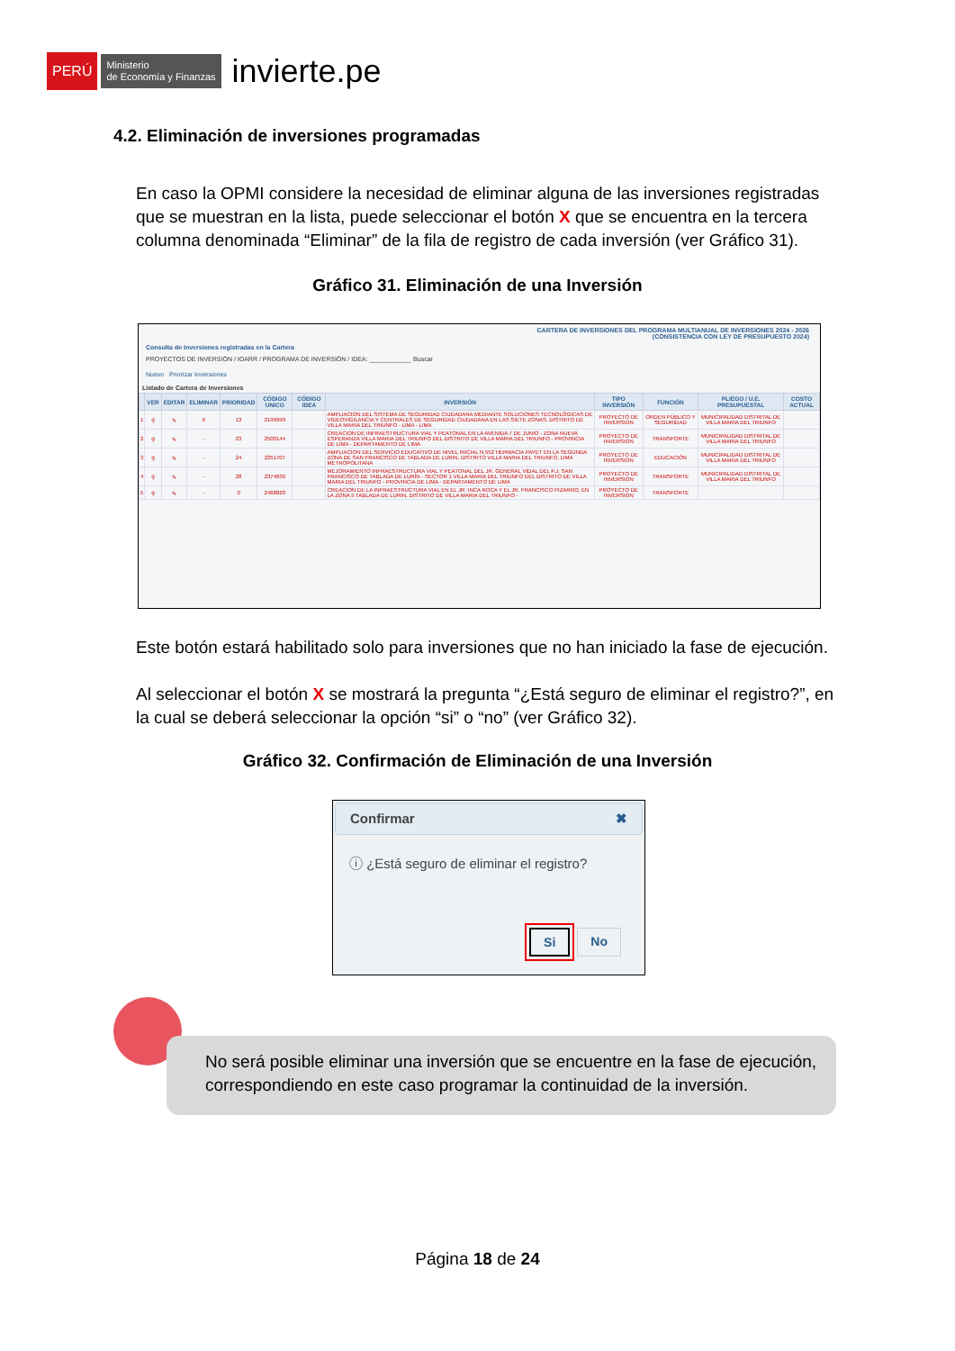PERÚ Ministerio
de Economía y Finanzas invierte.pe
4.2. Eliminación de inversiones programadas
En caso la OPMI considere la necesidad de eliminar alguna de las inversiones registradas que se muestran en la lista, puede seleccionar el botón X que se encuentra en la tercera columna denominada “Eliminar” de la fila de registro de cada inversión (ver Gráfico 31).
Gráfico 31. Eliminación de una Inversión
CARTERA DE INVERSIONES DEL PROGRAMA MULTIANUAL DE INVERSIONES 2024 - 2026
(CONSISTENCIA CON LEY DE PRESUPUESTO 2024)
Consulta de Inversiones registradas en la Cartera
PROYECTOS DE INVERSIÓN / IOARR / PROGRAMA DE INVERSIÓN / IDEA: ____________ Buscar
Nuevo Priorizar Inversiones
Listado de Cartera de Inversiones
| | VER | EDITAR | ELIMINAR | PRIORIDAD | CÓDIGO UNICO | CÓDIGO IDEA | INVERSIÓN | TIPO INVERSIÓN | FUNCIÓN | PLIEGO / U.E. PRESUPUESTAL | COSTO ACTUAL |
| --- | --- | --- | --- | --- | --- | --- | --- | --- | --- | --- | --- |
| 1 | ⚲ | ✎ | X | 13 | 2199999 | | AMPLIACION DEL SISTEMA DE SEGURIDAD CIUDADANA MEDIANTE SOLUCIONES TECNOLÓGICAS DE VIDEOVIGILANCIA Y CENTRALES DE SEGURIDAD CIUDADANA EN LAS SIETE ZONAS, DISTRITO DE VILLA MARIA DEL TRIUNFO - LIMA - LIMA | PROYECTO DE INVERSION | ORDEN PÚBLICO Y SEGURIDAD | MUNICIPALIDAD DISTRITAL DE VILLA MARIA DEL TRIUNFO | |
| 2 | ⚲ | ✎ | - | 23 | 2500144 | | CREACION DE INFRAESTRUCTURA VIAL Y PEATONAL EN LA AVENIDA 7 DE JUNIO - ZONA NUEVA ESPERANZA VILLA MARIA DEL TRIUNFO DEL DISTRITO DE VILLA MARIA DEL TRIUNFO - PROVINCIA DE LIMA - DEPARTAMENTO DE LIMA | PROYECTO DE INVERSION | TRANSPORTE | MUNICIPALIDAD DISTRITAL DE VILLA MARIA DEL TRIUNFO | |
| 3 | ⚲ | ✎ | - | 24 | 2251707 | | AMPLIACION DEL SERVICIO EDUCATIVO DE NIVEL INICIAL N 552 HERMACIA PAYET EN LA SEGUNDA ZONA DE SAN FRANCISCO DE TABLADA DE LURIN, DISTRITO VILLA MARIA DEL TRIUNFO, LIMA METROPOLITANA | PROYECTO DE INVERSION | EDUCACIÓN | MUNICIPALIDAD DISTRITAL DE VILLA MARIA DEL TRIUNFO | |
| 4 | ⚲ | ✎ | - | 28 | 2374630 | | MEJORAMIENTO INFRAESTRUCTURA VIAL Y PEATONAL DEL JR. GENERAL VIDAL DEL P.J. SAN FRANCISCO DE TABLADA DE LURÍN - SECTOR 1 VILLA MARIA DEL TRIUNFO DEL DISTRITO DE VILLA MARIA DEL TRIUNFO - PROVINCIA DE LIMA - DEPARTAMENTO DE LIMA | PROYECTO DE INVERSION | TRANSPORTE | MUNICIPALIDAD DISTRITAL DE VILLA MARIA DEL TRIUNFO | |
| 5 | ⚲ | ✎ | - | 0 | 2468820 | | CREACION DE LA INFRAESTRUCTURA VIAL EN EL JR. INCA ROCA Y EL JR. FRANCISCO PIZARRO, EN LA ZONA 5 TABLADA DE LURIN, DISTRITO DE VILLA MARIA DEL TRIUNFO - | PROYECTO DE INVERSION | TRANSPORTE | | |
Este botón estará habilitado solo para inversiones que no han iniciado la fase de ejecución.
Al seleccionar el botón X se mostrará la pregunta “¿Está seguro de eliminar el registro?”, en la cual se deberá seleccionar la opción “si” o “no” (ver Gráfico 32).
Gráfico 32. Confirmación de Eliminación de una Inversión
Confirmar ✖
ⓘ ¿Está seguro de eliminar el registro?
Si No
No será posible eliminar una inversión que se encuentre en la fase de ejecución, correspondiendo en este caso programar la continuidad de la inversión.
Página 18 de 24